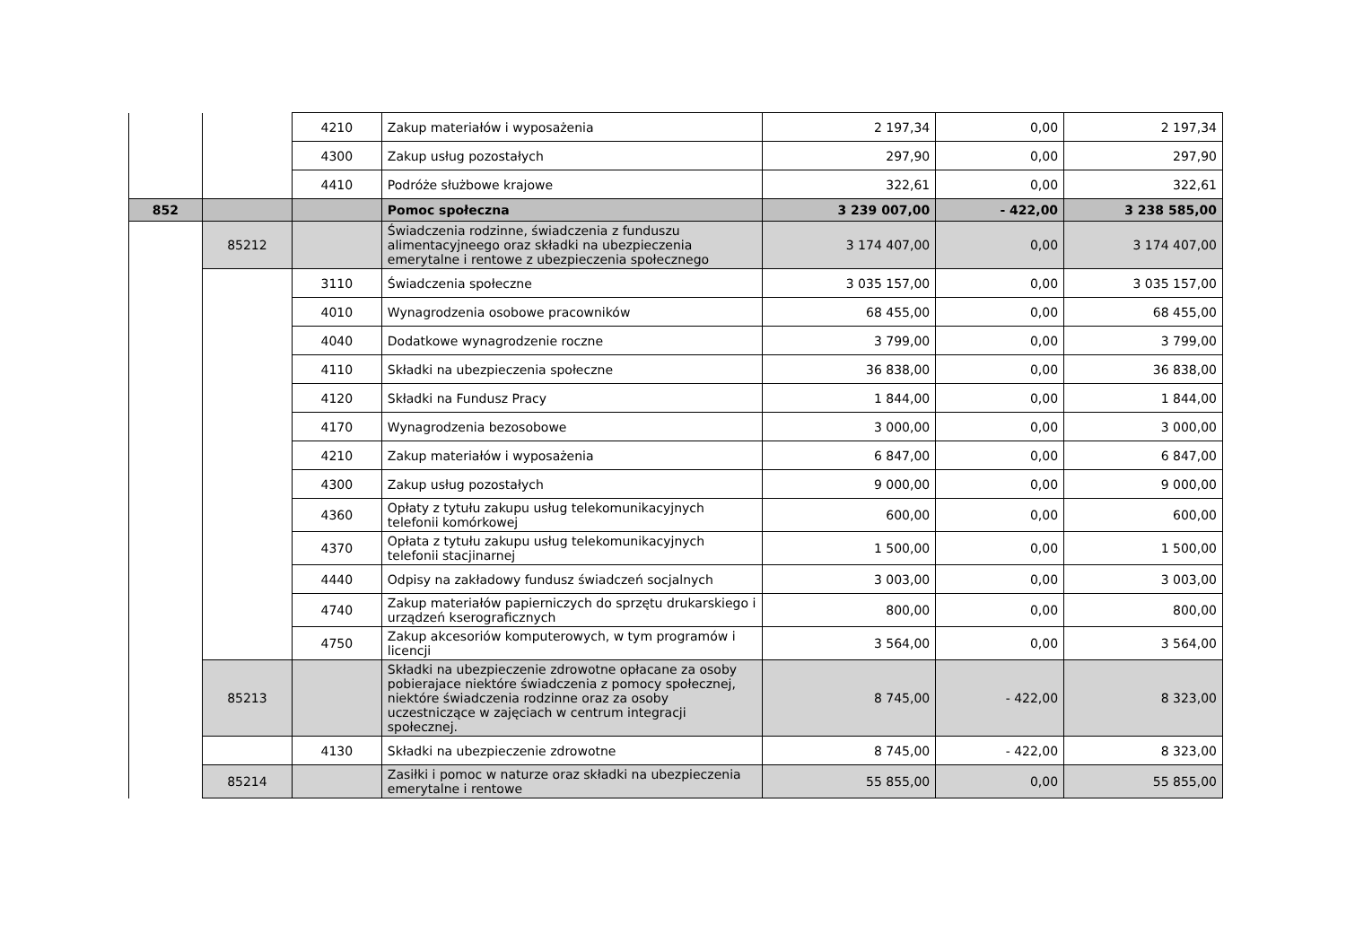| | | 4210 | Zakup materiałów i wyposażenia | 2 197,34 | 0,00 | 2 197,34 |
| | | 4300 | Zakup usług pozostałych | 297,90 | 0,00 | 297,90 |
| | | 4410 | Podróże służbowe krajowe | 322,61 | 0,00 | 322,61 |
| 852 | | | Pomoc społeczna | 3 239 007,00 | - 422,00 | 3 238 585,00 |
| | 85212 | | Świadczenia rodzinne, świadczenia z funduszu alimentacyjneego oraz składki na ubezpieczenia emerytalne i rentowe z ubezpieczenia społecznego | 3 174 407,00 | 0,00 | 3 174 407,00 |
| | | 3110 | Świadczenia społeczne | 3 035 157,00 | 0,00 | 3 035 157,00 |
| | | 4010 | Wynagrodzenia osobowe pracowników | 68 455,00 | 0,00 | 68 455,00 |
| | | 4040 | Dodatkowe wynagrodzenie roczne | 3 799,00 | 0,00 | 3 799,00 |
| | | 4110 | Składki na ubezpieczenia społeczne | 36 838,00 | 0,00 | 36 838,00 |
| | | 4120 | Składki na Fundusz Pracy | 1 844,00 | 0,00 | 1 844,00 |
| | | 4170 | Wynagrodzenia bezosobowe | 3 000,00 | 0,00 | 3 000,00 |
| | | 4210 | Zakup materiałów i wyposażenia | 6 847,00 | 0,00 | 6 847,00 |
| | | 4300 | Zakup usług pozostałych | 9 000,00 | 0,00 | 9 000,00 |
| | | 4360 | Opłaty z tytułu zakupu usług telekomunikacyjnych telefonii komórkowej | 600,00 | 0,00 | 600,00 |
| | | 4370 | Opłata z tytułu zakupu usług telekomunikacyjnych telefonii stacjinarnej | 1 500,00 | 0,00 | 1 500,00 |
| | | 4440 | Odpisy na zakładowy fundusz świadczeń socjalnych | 3 003,00 | 0,00 | 3 003,00 |
| | | 4740 | Zakup materiałów papierniczych do sprzętu drukarskiego i urządzeń kserograficznych | 800,00 | 0,00 | 800,00 |
| | | 4750 | Zakup akcesoriów komputerowych, w tym programów i licencji | 3 564,00 | 0,00 | 3 564,00 |
| | 85213 | | Składki na ubezpieczenie zdrowotne opłacane za osoby pobierajace niektóre świadczenia z pomocy społecznej, niektóre świadczenia rodzinne oraz za osoby uczestniczące w zajęciach w centrum integracji społecznej. | 8 745,00 | - 422,00 | 8 323,00 |
| | | 4130 | Składki na ubezpieczenie zdrowotne | 8 745,00 | - 422,00 | 8 323,00 |
| | 85214 | | Zasiłki i pomoc w naturze oraz składki na ubezpieczenia emerytalne i rentowe | 55 855,00 | 0,00 | 55 855,00 |